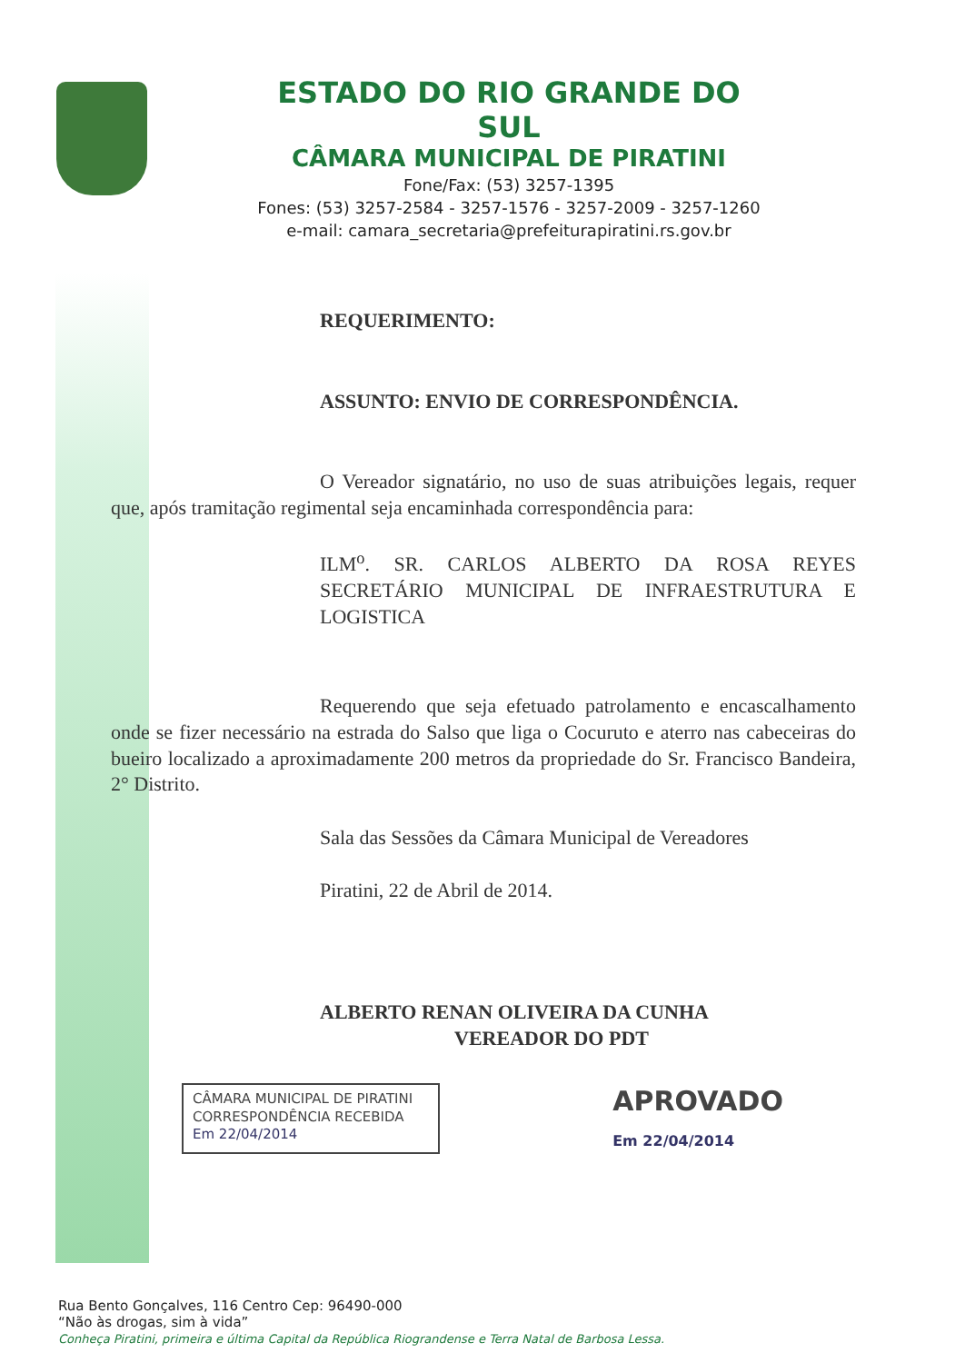ESTADO DO RIO GRANDE DO SUL
CÂMARA MUNICIPAL DE PIRATINI
Fone/Fax: (53) 3257-1395
Fones: (53) 3257-2584 - 3257-1576 - 3257-2009 - 3257-1260
e-mail: camara_secretaria@prefeiturapiratini.rs.gov.br
REQUERIMENTO:
ASSUNTO: ENVIO DE CORRESPONDÊNCIA.
O Vereador signatário, no uso de suas atribuições legais, requer que, após tramitação regimental seja encaminhada correspondência para:
ILM<sup>o</sup>. SR. CARLOS ALBERTO DA ROSA REYES SECRETÁRIO MUNICIPAL DE INFRAESTRUTURA E LOGISTICA
Requerendo que seja efetuado patrolamento e encascalhamento onde se fizer necessário na estrada do Salso que liga o Cocuruto e aterro nas cabeceiras do bueiro localizado a aproximadamente 200 metros da propriedade do Sr. Francisco Bandeira, 2° Distrito.
Sala das Sessões da Câmara Municipal de Vereadores
Piratini, 22 de Abril de 2014.
ALBERTO RENAN OLIVEIRA DA CUNHA
VEREADOR DO PDT
CÂMARA MUNICIPAL DE PIRATINI
CORRESPONDÊNCIA RECEBIDA
Em 22/04/2014
APROVADO
Em 22/04/2014
Rua Bento Gonçalves, 116 Centro Cep: 96490-000
“Não às drogas, sim à vida”
Conheça Piratini, primeira e última Capital da República Riograndense e Terra Natal de Barbosa Lessa.